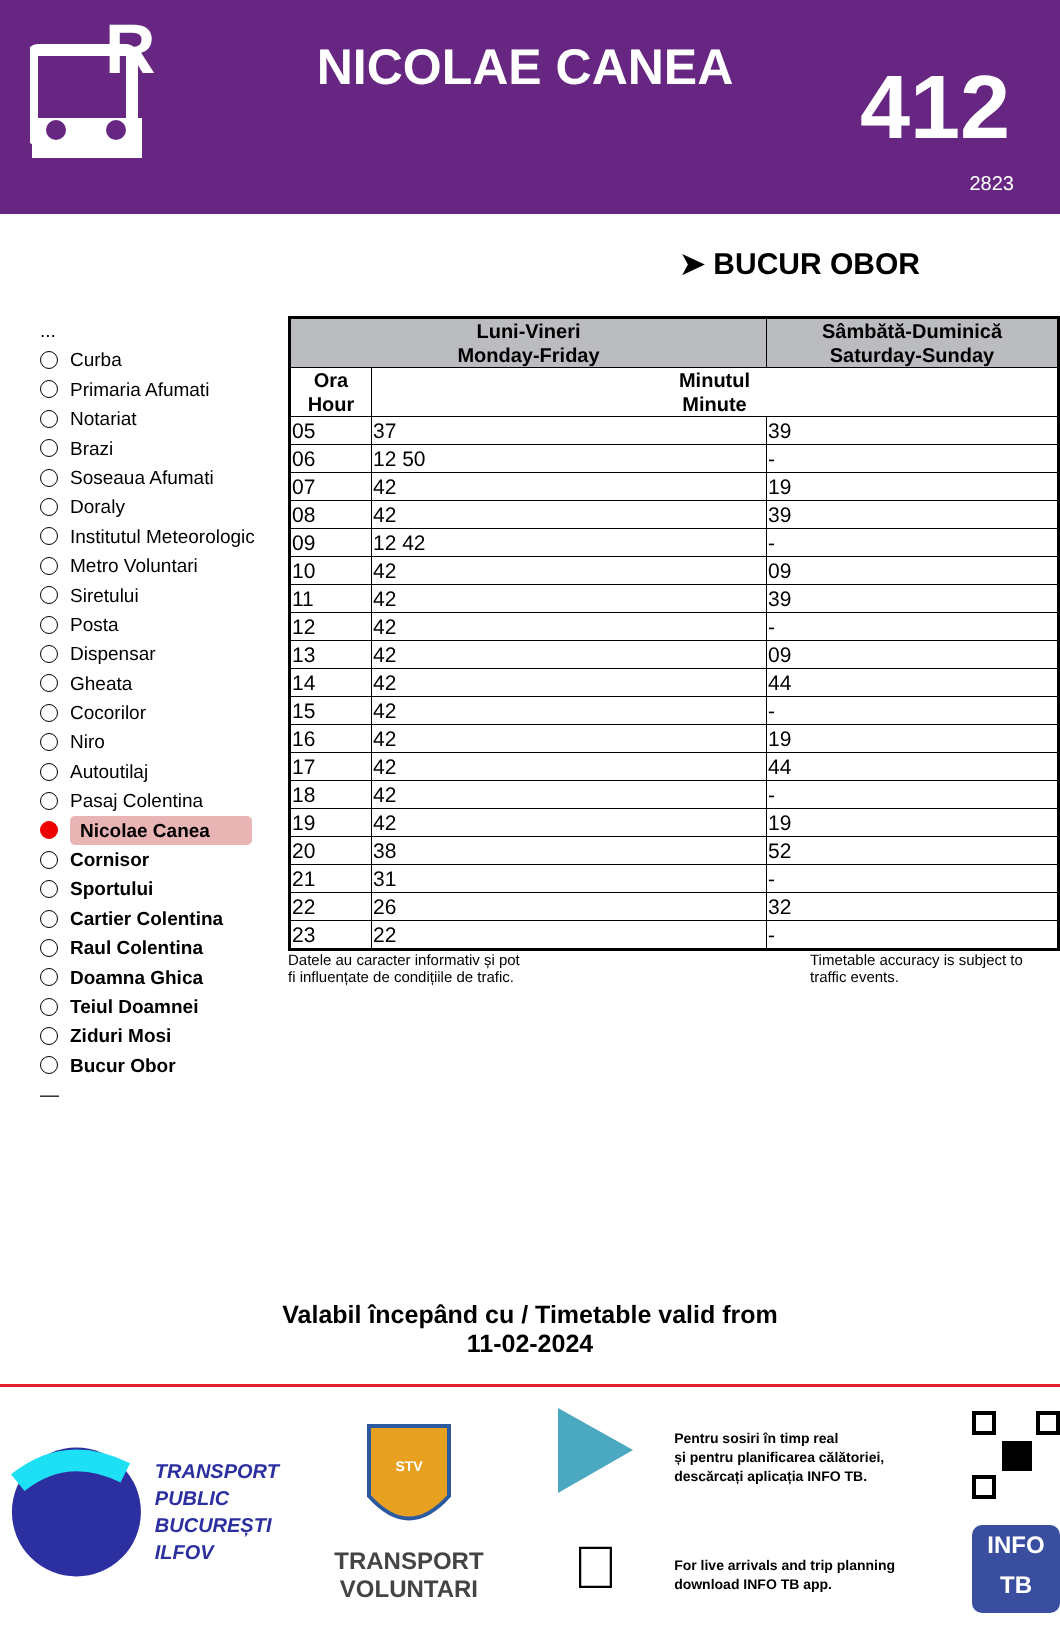R
NICOLAE CANEA
412
2823
➤ BUCUR OBOR
...
Curba
Primaria Afumati
Notariat
Brazi
Soseaua Afumati
Doraly
Institutul Meteorologic
Metro Voluntari
Siretului
Posta
Dispensar
Gheata
Cocorilor
Niro
Autoutilaj
Pasaj Colentina
Nicolae Canea
Cornisor
Sportului
Cartier Colentina
Raul Colentina
Doamna Ghica
Teiul Doamnei
Ziduri Mosi
Bucur Obor
—
| Luni-Vineri Monday-Friday | | Sâmbătă-Duminică Saturday-Sunday |
| --- | --- | --- |
| Ora Hour | Minutul Minute | |
| 05 | 37 | 39 |
| 06 | 12 50 | - |
| 07 | 42 | 19 |
| 08 | 42 | 39 |
| 09 | 12 42 | - |
| 10 | 42 | 09 |
| 11 | 42 | 39 |
| 12 | 42 | - |
| 13 | 42 | 09 |
| 14 | 42 | 44 |
| 15 | 42 | - |
| 16 | 42 | 19 |
| 17 | 42 | 44 |
| 18 | 42 | - |
| 19 | 42 | 19 |
| 20 | 38 | 52 |
| 21 | 31 | - |
| 22 | 26 | 32 |
| 23 | 22 | - |
Datele au caracter informativ și pot
fi influențate de condițiile de trafic.
Timetable accuracy is subject to
traffic events.
Valabil începând cu / Timetable valid from
11-02-2024
TRANSPORT
PUBLIC
BUCUREȘTI
ILFOV
STV
TRANSPORT
VOLUNTARI

Pentru sosiri în timp real
și pentru planificarea călătoriei,
descărcați aplicația INFO TB.
For live arrivals and trip planning
download INFO TB app.
INFO
TB